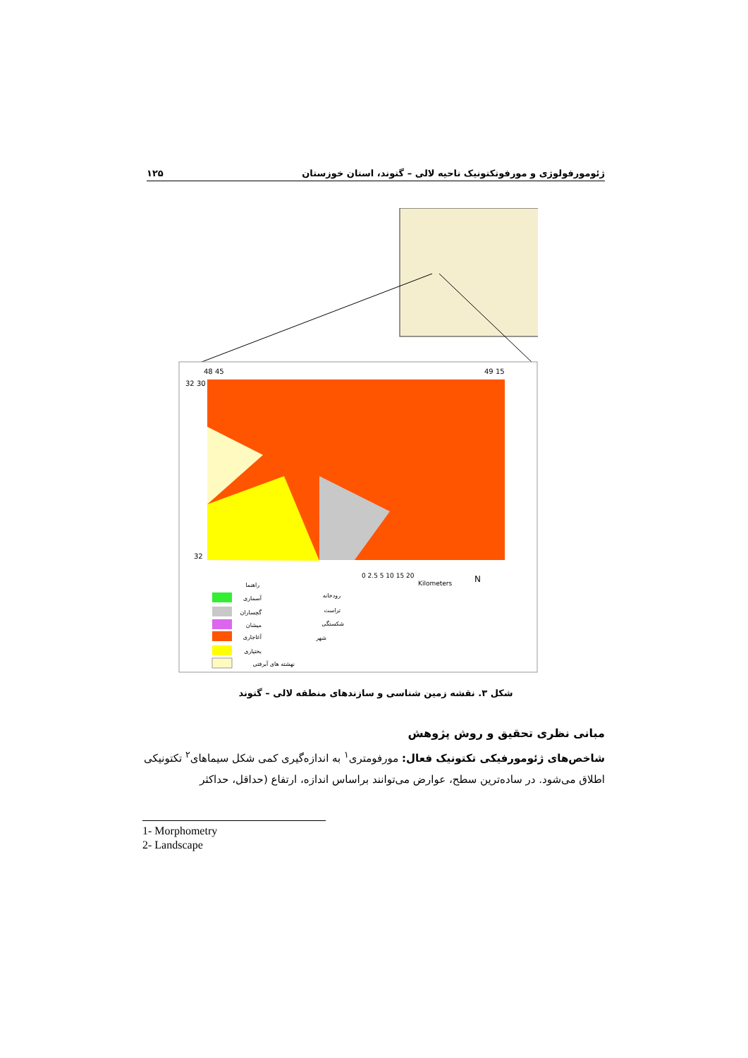۱۲۵ ژئومورفولوژی و مورفوتکتونیک ناحیه لالی – گتوند، استان خوزستان
32 30
48 45
49 15
32
0 2.5 5 10 15 20
Kilometers
N
راهنما
آسماری
گچساران
میشان
آغاجاری
بختیاری
نهشته های آبرفتی
رودخانه
تراست
شکستگی
شهر
شکل ۳. نقشه زمین شناسی و سازندهای منطقه لالی – گتوند
مبانی نظری تحقیق و روش پژوهش
شاخص‌های ژئومورفیکی تکتونیک فعال: مورفومتری<sup>۱</sup> به اندازه‌گیری کمی شکل سیماهای<sup>۲</sup> تکتونیکی اطلاق می‌شود. در ساده‌ترین سطح، عوارض می‌توانند براساس اندازه، ارتفاع (حداقل، حداکثر
1- Morphometry
2- Landscape